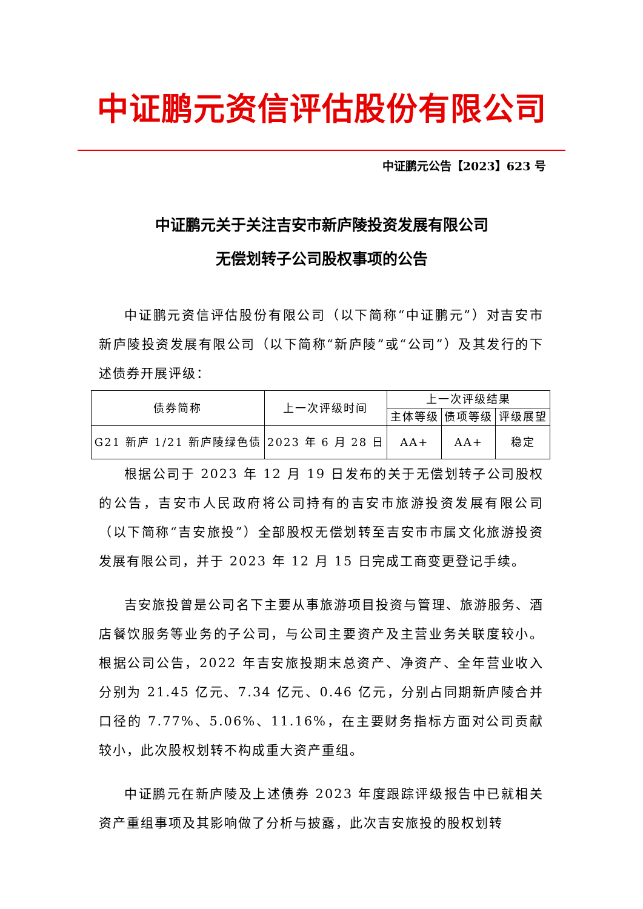中证鹏元资信评估股份有限公司
中证鹏元公告【2023】623 号
中证鹏元关于关注吉安市新庐陵投资发展有限公司
无偿划转子公司股权事项的公告
中证鹏元资信评估股份有限公司（以下简称“中证鹏元”）对吉安市新庐陵投资发展有限公司（以下简称“新庐陵”或“公司”）及其发行的下述债券开展评级：
| 债券简称 | 上一次评级时间 | 上一次评级结果 | | |
| --- | --- | --- | --- | --- |
| | | 主体等级 | 债项等级 | 评级展望 |
| G21 新庐 1/21 新庐陵绿色债 | 2023 年 6 月 28 日 | AA+ | AA+ | 稳定 |
根据公司于 2023 年 12 月 19 日发布的关于无偿划转子公司股权的公告，吉安市人民政府将公司持有的吉安市旅游投资发展有限公司（以下简称“吉安旅投”）全部股权无偿划转至吉安市市属文化旅游投资发展有限公司，并于 2023 年 12 月 15 日完成工商变更登记手续。
吉安旅投曾是公司名下主要从事旅游项目投资与管理、旅游服务、酒店餐饮服务等业务的子公司，与公司主要资产及主营业务关联度较小。根据公司公告，2022 年吉安旅投期末总资产、净资产、全年营业收入分别为 21.45 亿元、7.34 亿元、0.46 亿元，分别占同期新庐陵合并口径的 7.77%、5.06%、11.16%，在主要财务指标方面对公司贡献较小，此次股权划转不构成重大资产重组。
中证鹏元在新庐陵及上述债券 2023 年度跟踪评级报告中已就相关资产重组事项及其影响做了分析与披露，此次吉安旅投的股权划转